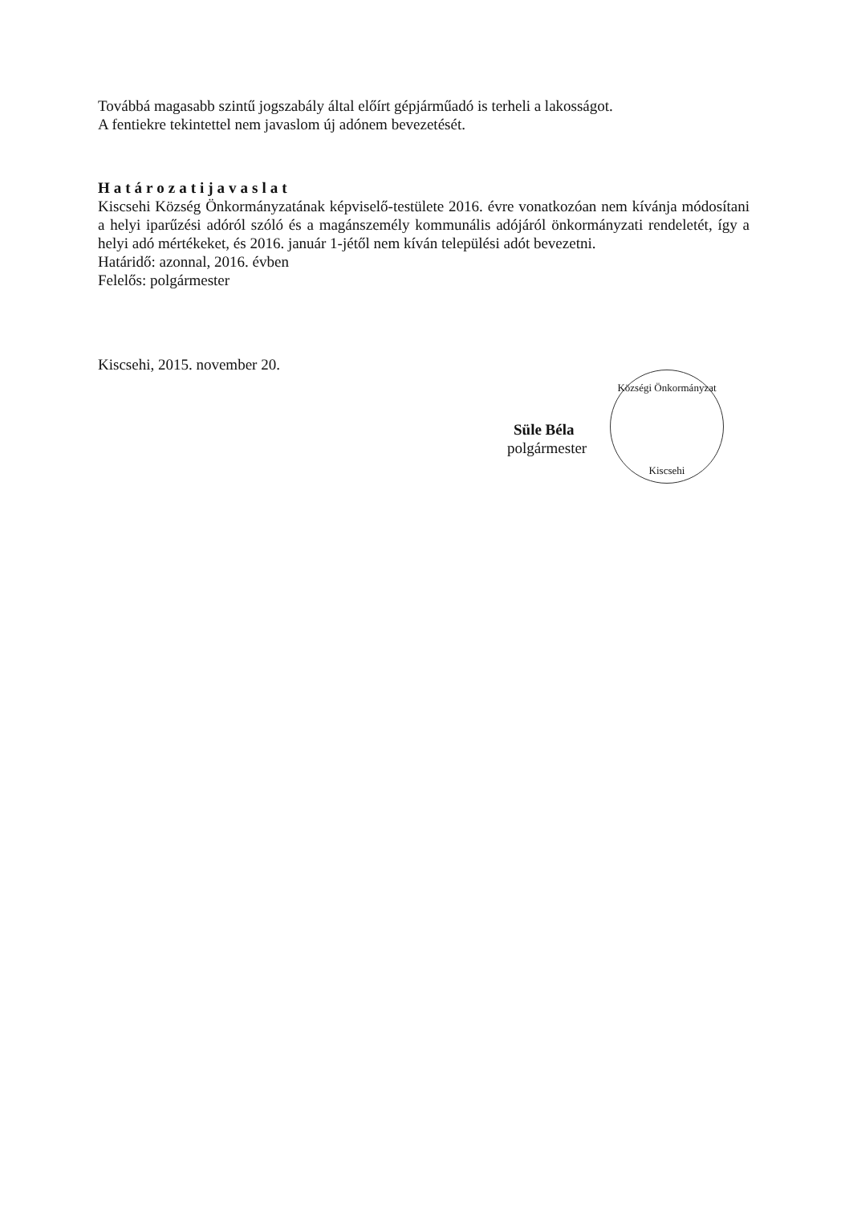Továbbá magasabb szintű jogszabály által előírt gépjárműadó is terheli a lakosságot.
A fentiekre tekintettel nem javaslom új adónem bevezetését.
Határozatijavaslat
Kiscsehi Község Önkormányzatának képviselő-testülete 2016. évre vonatkozóan nem kívánja módosítani a helyi iparűzési adóról szóló és a magánszemély kommunális adójáról önkormányzati rendeletét, így a helyi adó mértékeket, és 2016. január 1-jétől nem kíván települési adót bevezetni.
Határidő: azonnal, 2016. évben
Felelős: polgármester
Kiscsehi, 2015. november 20.
Süle Béla
polgármester
Községi Önkormányzat
Kiscsehi